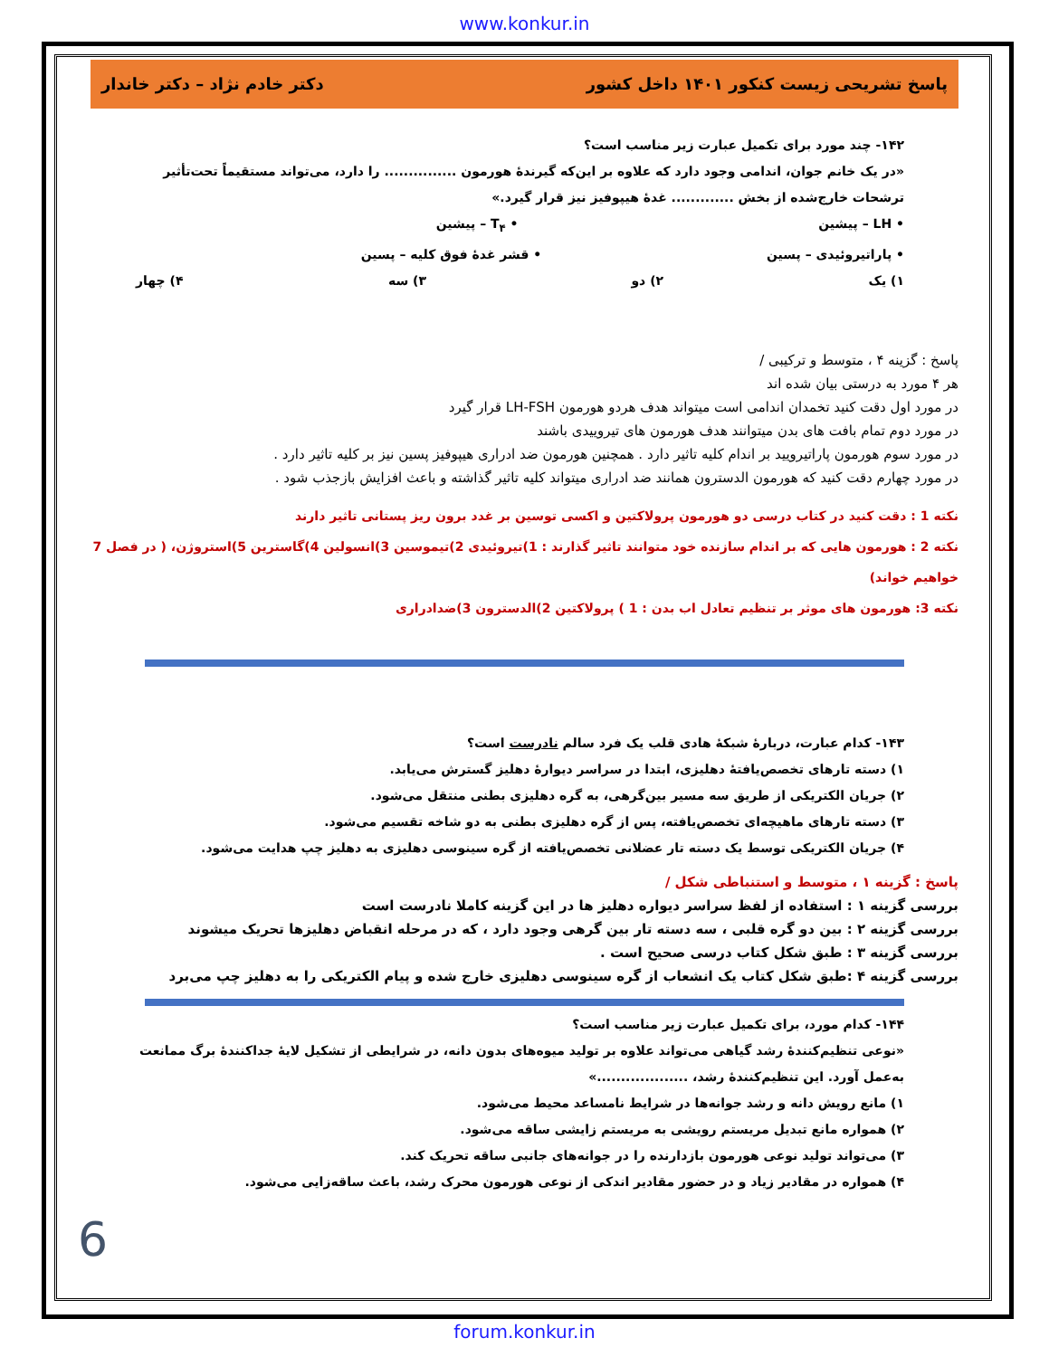www.konkur.in
پاسخ تشریحی زیست کنکور ۱۴۰۱ داخل کشور دکتر خادم نژاد – دکتر خاندار
۱۴۲- چند مورد برای تکمیل عبارت زیر مناسب است؟
«در یک خانم جوان، اندامی وجود دارد که علاوه بر این‌که گیرندهٔ هورمون ............... را دارد، می‌تواند مستقیماً تحت‌تأثیر ترشحات خارج‌شده از بخش ............. غدهٔ هیپوفیز نیز قرار گیرد.»
• LH – پیشین • T<sub>۴</sub> – پیشین
• پاراتیروئیدی – پسین • قشر غدهٔ فوق کلیه – پسین
۱) یک ۲) دو ۳) سه ۴) چهار
پاسخ : گزینه ۴ ، متوسط و ترکیبی /
هر ۴ مورد به درستی بیان شده اند
در مورد اول دقت کنید تخمدان اندامی است میتواند هدف هردو هورمون LH-FSH قرار گیرد
در مورد دوم تمام بافت های بدن میتوانند هدف هورمون های تیروییدی باشند
در مورد سوم هورمون پاراتیرویید بر اندام کلیه تاثیر دارد . همچنین هورمون ضد ادراری هیپوفیز پسین نیز بر کلیه تاثیر دارد .
در مورد چهارم دقت کنید که هورمون الدسترون همانند ضد ادراری میتواند کلیه تاثیر گذاشته و باعث افزایش بازجذب شود .
نکته 1 : دقت کنید در کتاب درسی دو هورمون پرولاکتین و اکسی توسین بر غدد برون ریز پستانی تاثیر دارند
نکته 2 : هورمون هایی که بر اندام سازنده خود متوانند تاثیر گذارند : 1)تیروئیدی 2)تیموسین 3)انسولین 4)گاسترین 5)استروژن، ( در فصل 7 خواهیم خواند)
نکته 3: هورمون های موثر بر تنظیم تعادل اب بدن : 1 ) پرولاکتین 2)الدسترون 3)ضدادراری
۱۴۳- کدام عبارت، دربارهٔ شبکهٔ هادی قلب یک فرد سالم نادرست است؟
۱) دسته تارهای تخصص‌یافتهٔ دهلیزی، ابتدا در سراسر دیوارهٔ دهلیز گسترش می‌یابد.
۲) جریان الکتریکی از طریق سه مسیر بین‌گرهی، به گره دهلیزی بطنی منتقل می‌شود.
۳) دسته تارهای ماهیچه‌ای تخصص‌یافته، پس از گره دهلیزی بطنی به دو شاخه تقسیم می‌شود.
۴) جریان الکتریکی توسط یک دسته تار عضلانی تخصص‌یافته از گره سینوسی دهلیزی به دهلیز چپ هدایت می‌شود.
پاسخ : گزینه ۱ ، متوسط و استنباطی شکل /
بررسی گزینه ۱ : استفاده از لفظ سراسر دیواره دهلیز ها در این گزینه کاملا نادرست است
بررسی گزینه ۲ : بین دو گره قلبی ، سه دسته تار بین گرهی وجود دارد ، که در مرحله انقباض دهلیزها تحریک میشوند
بررسی گزینه ۳ : طبق شکل کتاب درسی صحیح است .
بررسی گزینه ۴ :طبق شکل کتاب یک انشعاب از گره سینوسی دهلیزی خارج شده و پیام الکتریکی را به دهلیز چپ می‌برد
۱۴۴- کدام مورد، برای تکمیل عبارت زیر مناسب است؟
«نوعی تنظیم‌کنندهٔ رشد گیاهی می‌تواند علاوه بر تولید میوه‌های بدون دانه، در شرایطی از تشکیل لایهٔ جداکنندهٔ برگ ممانعت به‌عمل آورد. این تنظیم‌کنندهٔ رشد، ...................»
۱) مانع رویش دانه و رشد جوانه‌ها در شرایط نامساعد محیط می‌شود.
۲) همواره مانع تبدیل مریستم رویشی به مریستم زایشی ساقه می‌شود.
۳) می‌تواند تولید نوعی هورمون بازدارنده را در جوانه‌های جانبی ساقه تحریک کند.
۴) همواره در مقادیر زیاد و در حضور مقادیر اندکی از نوعی هورمون محرک رشد، باعث ساقه‌زایی می‌شود.
6
forum.konkur.in